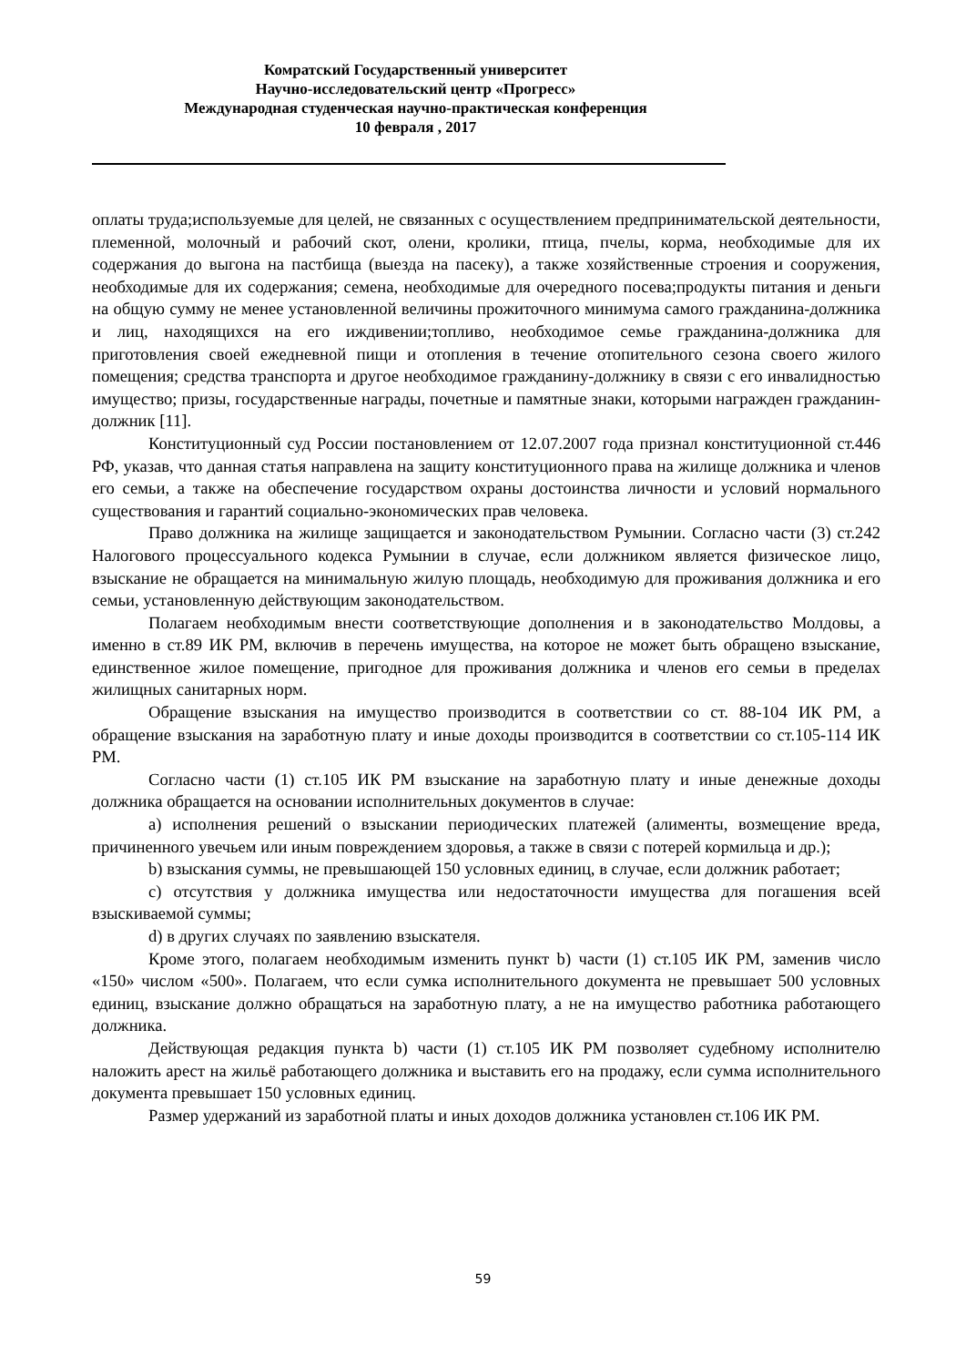Комратский Государственный университет
Научно-исследовательский центр «Прогресс»
Международная студенческая научно-практическая конференция
10 февраля , 2017
оплаты труда;используемые для целей, не связанных с осуществлением предпринимательской деятельности, племенной, молочный и рабочий скот, олени, кролики, птица, пчелы, корма, необходимые для их содержания до выгона на пастбища (выезда на пасеку), а также хозяйственные строения и сооружения, необходимые для их содержания; семена, необходимые для очередного посева;продукты питания и деньги на общую сумму не менее установленной величины прожиточного минимума самого гражданина-должника и лиц, находящихся на его иждивении;топливо, необходимое семье гражданина-должника для приготовления своей ежедневной пищи и отопления в течение отопительного сезона своего жилого помещения; средства транспорта и другое необходимое гражданину-должнику в связи с его инвалидностью имущество; призы, государственные награды, почетные и памятные знаки, которыми награжден гражданин-должник [11].
Конституционный суд России постановлением от 12.07.2007 года признал конституционной ст.446 РФ, указав, что данная статья направлена на защиту конституционного права на жилище должника и членов его семьи, а также на обеспечение государством охраны достоинства личности и условий нормального существования и гарантий социально-экономических прав человека.
Право должника на жилище защищается и законодательством Румынии. Согласно части (3) ст.242 Налогового процессуального кодекса Румынии в случае, если должником является физическое лицо, взыскание не обращается на минимальную жилую площадь, необходимую для проживания должника и его семьи, установленную действующим законодательством.
Полагаем необходимым внести соответствующие дополнения и в законодательство Молдовы, а именно в ст.89 ИК РМ, включив в перечень имущества, на которое не может быть обращено взыскание, единственное жилое помещение, пригодное для проживания должника и членов его семьи в пределах жилищных санитарных норм.
Обращение взыскания на имущество производится в соответствии со ст. 88-104 ИК РМ, а обращение взыскания на заработную плату и иные доходы производится в соответствии со ст.105-114 ИК РМ.
Согласно части (1) ст.105 ИК РМ взыскание на заработную плату и иные денежные доходы должника обращается на основании исполнительных документов в случае:
a) исполнения решений о взыскании периодических платежей (алименты, возмещение вреда, причиненного увечьем или иным повреждением здоровья, а также в связи с потерей кормильца и др.);
b) взыскания суммы, не превышающей 150 условных единиц, в случае, если должник работает;
c) отсутствия у должника имущества или недостаточности имущества для погашения всей взыскиваемой суммы;
d) в других случаях по заявлению взыскателя.
Кроме этого, полагаем необходимым изменить пункт b) части (1) ст.105 ИК РМ, заменив число «150» числом «500». Полагаем, что если сумка исполнительного документа не превышает 500 условных единиц, взыскание должно обращаться на заработную плату, а не на имущество работника работающего должника.
Действующая редакция пункта b) части (1) ст.105 ИК РМ позволяет судебному исполнителю наложить арест на жильё работающего должника и выставить его на продажу, если сумма исполнительного документа превышает 150 условных единиц.
Размер удержаний из заработной платы и иных доходов должника установлен ст.106 ИК РМ.
59